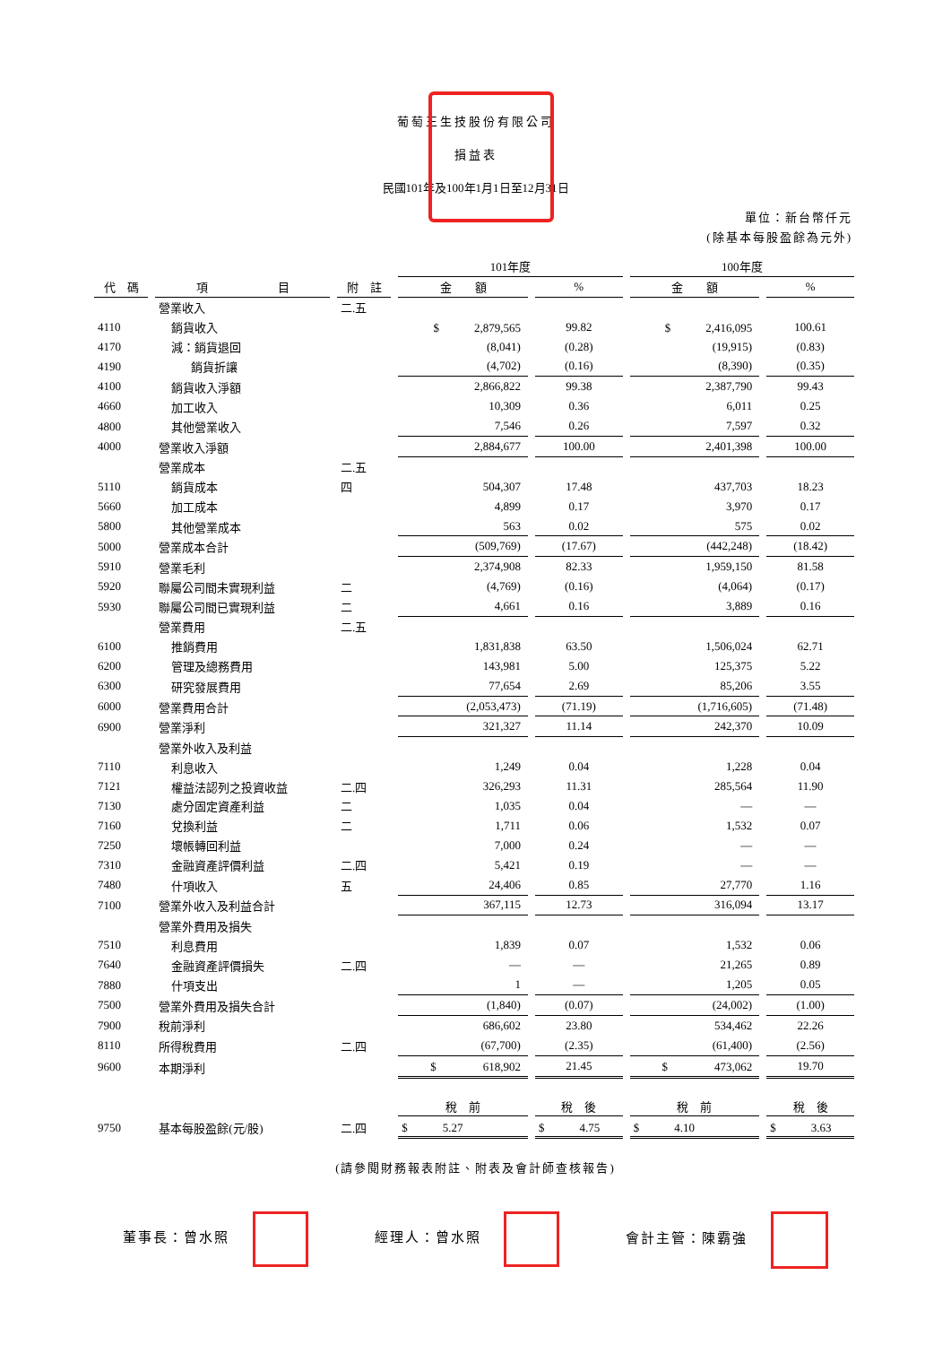葡萄王生技股份有限公司
損益表
民國101年及100年1月1日至12月31日
單位：新台幣仟元
(除基本每股盈餘為元外)
| | | | 101年度 | | 100年度 | |
| 代 碼 | 項 目 | 附 註 | 金 額 | % | 金 額 | % |
| | 營業收入 | 二.五 | | | | |
| 4110 | 銷貨收入 | | $ 2,879,565 | 99.82 | $ 2,416,095 | 100.61 |
| 4170 | 減：銷貨退回 | | (8,041) | (0.28) | (19,915) | (0.83) |
| 4190 | 銷貨折讓 | | (4,702) | (0.16) | (8,390) | (0.35) |
| 4100 | 銷貨收入淨額 | | 2,866,822 | 99.38 | 2,387,790 | 99.43 |
| 4660 | 加工收入 | | 10,309 | 0.36 | 6,011 | 0.25 |
| 4800 | 其他營業收入 | | 7,546 | 0.26 | 7,597 | 0.32 |
| 4000 | 營業收入淨額 | | 2,884,677 | 100.00 | 2,401,398 | 100.00 |
| | 營業成本 | 二.五 | | | | |
| 5110 | 銷貨成本 | 四 | 504,307 | 17.48 | 437,703 | 18.23 |
| 5660 | 加工成本 | | 4,899 | 0.17 | 3,970 | 0.17 |
| 5800 | 其他營業成本 | | 563 | 0.02 | 575 | 0.02 |
| 5000 | 營業成本合計 | | (509,769) | (17.67) | (442,248) | (18.42) |
| 5910 | 營業毛利 | | 2,374,908 | 82.33 | 1,959,150 | 81.58 |
| 5920 | 聯屬公司間未實現利益 | 二 | (4,769) | (0.16) | (4,064) | (0.17) |
| 5930 | 聯屬公司間已實現利益 | 二 | 4,661 | 0.16 | 3,889 | 0.16 |
| | 營業費用 | 二.五 | | | | |
| 6100 | 推銷費用 | | 1,831,838 | 63.50 | 1,506,024 | 62.71 |
| 6200 | 管理及總務費用 | | 143,981 | 5.00 | 125,375 | 5.22 |
| 6300 | 研究發展費用 | | 77,654 | 2.69 | 85,206 | 3.55 |
| 6000 | 營業費用合計 | | (2,053,473) | (71.19) | (1,716,605) | (71.48) |
| 6900 | 營業淨利 | | 321,327 | 11.14 | 242,370 | 10.09 |
| | 營業外收入及利益 | | | | | |
| 7110 | 利息收入 | | 1,249 | 0.04 | 1,228 | 0.04 |
| 7121 | 權益法認列之投資收益 | 二.四 | 326,293 | 11.31 | 285,564 | 11.90 |
| 7130 | 處分固定資產利益 | 二 | 1,035 | 0.04 | — | — |
| 7160 | 兌換利益 | 二 | 1,711 | 0.06 | 1,532 | 0.07 |
| 7250 | 壞帳轉回利益 | | 7,000 | 0.24 | — | — |
| 7310 | 金融資產評價利益 | 二.四 | 5,421 | 0.19 | — | — |
| 7480 | 什項收入 | 五 | 24,406 | 0.85 | 27,770 | 1.16 |
| 7100 | 營業外收入及利益合計 | | 367,115 | 12.73 | 316,094 | 13.17 |
| | 營業外費用及損失 | | | | | |
| 7510 | 利息費用 | | 1,839 | 0.07 | 1,532 | 0.06 |
| 7640 | 金融資產評價損失 | 二.四 | — | — | 21,265 | 0.89 |
| 7880 | 什項支出 | | 1 | — | 1,205 | 0.05 |
| 7500 | 營業外費用及損失合計 | | (1,840) | (0.07) | (24,002) | (1.00) |
| 7900 | 稅前淨利 | | 686,602 | 23.80 | 534,462 | 22.26 |
| 8110 | 所得稅費用 | 二.四 | (67,700) | (2.35) | (61,400) | (2.56) |
| 9600 | 本期淨利 | | $ 618,902 | 21.45 | $ 473,062 | 19.70 |
| | | | 稅 前 | 稅 後 | 稅 前 | 稅 後 |
| 9750 | 基本每股盈餘(元/股) | 二.四 | $ 5.27 | $ 4.75 | $ 4.10 | $ 3.63 |
(請參閱財務報表附註、附表及會計師查核報告)
董事長：曾水照 經理人：曾水照 會計主管：陳霸強